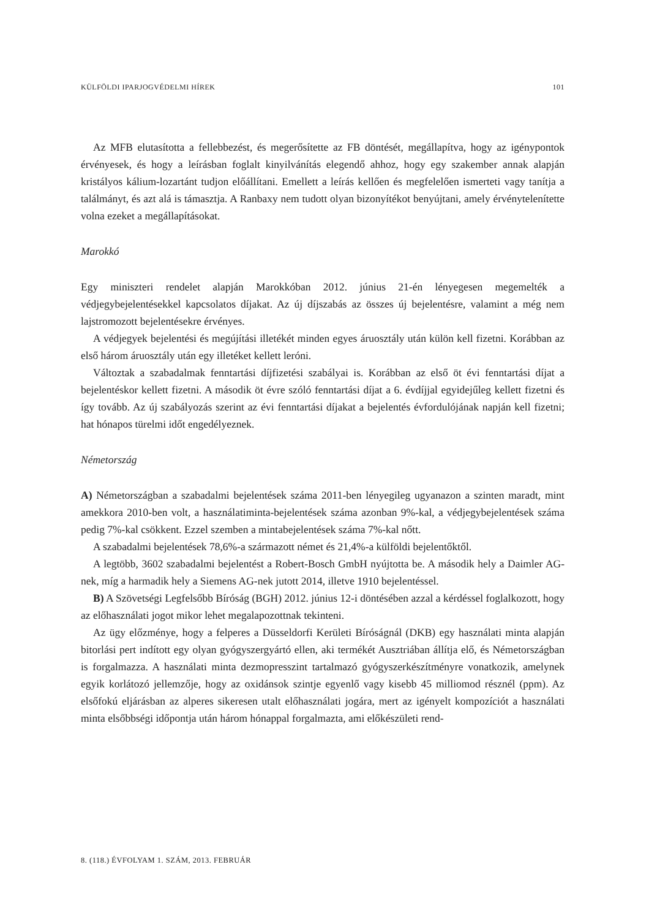KÜLFÖLDI IPARJOGVÉDELMI HÍREK 101
Az MFB elutasította a fellebbezést, és megerősítette az FB döntését, megállapítva, hogy az igénypontok érvényesek, és hogy a leírásban foglalt kinyilvánítás elegendő ahhoz, hogy egy szakember annak alapján kristályos kálium-lozartánt tudjon előállítani. Emellett a leírás kellően és megfelelően ismerteti vagy tanítja a találmányt, és azt alá is támasztja. A Ranbaxy nem tudott olyan bizonyítékot benyújtani, amely érvénytelenítette volna ezeket a megállapításokat.
Marokkó
Egy miniszteri rendelet alapján Marokkóban 2012. június 21-én lényegesen megemelték a védjegybejelentésekkel kapcsolatos díjakat. Az új díjszabás az összes új bejelentésre, valamint a még nem lajstromozott bejelentésekre érvényes.
A védjegyek bejelentési és megújítási illetékét minden egyes áruosztály után külön kell fizetni. Korábban az első három áruosztály után egy illetéket kellett leróni.
Változtak a szabadalmak fenntartási díjfizetési szabályai is. Korábban az első öt évi fenntartási díjat a bejelentéskor kellett fizetni. A második öt évre szóló fenntartási díjat a 6. évdíjjal egyidejűleg kellett fizetni és így tovább. Az új szabályozás szerint az évi fenntartási díjakat a bejelentés évfordulójának napján kell fizetni; hat hónapos türelmi időt engedélyeznek.
Németország
A) Németországban a szabadalmi bejelentések száma 2011-ben lényegileg ugyanazon a szinten maradt, mint amekkora 2010-ben volt, a használatiminta-bejelentések száma azonban 9%-kal, a védjegybejelentések száma pedig 7%-kal csökkent. Ezzel szemben a mintabejelentések száma 7%-kal nőtt.
A szabadalmi bejelentések 78,6%-a származott német és 21,4%-a külföldi bejelentőktől.
A legtöbb, 3602 szabadalmi bejelentést a Robert-Bosch GmbH nyújtotta be. A második hely a Daimler AG-nek, míg a harmadik hely a Siemens AG-nek jutott 2014, illetve 1910 bejelentéssel.
B) A Szövetségi Legfelsőbb Bíróság (BGH) 2012. június 12-i döntésében azzal a kérdéssel foglalkozott, hogy az előhasználati jogot mikor lehet megalapozottnak tekinteni.
Az ügy előzménye, hogy a felperes a Düsseldorfi Kerületi Bíróságnál (DKB) egy használati minta alapján bitorlási pert indított egy olyan gyógyszergyártó ellen, aki termékét Ausztriában állítja elő, és Németországban is forgalmazza. A használati minta dezmopresszint tartalmazó gyógyszerkészítményre vonatkozik, amelynek egyik korlátozó jellemzője, hogy az oxidánsok szintje egyenlő vagy kisebb 45 milliomod résznél (ppm). Az elsőfokú eljárásban az alperes sikeresen utalt előhasználati jogára, mert az igényelt kompozíciót a használati minta elsőbbségi időpontja után három hónappal forgalmazta, ami előkészületi rend-
8. (118.) ÉVFOLYAM 1. SZÁM, 2013. FEBRUÁR